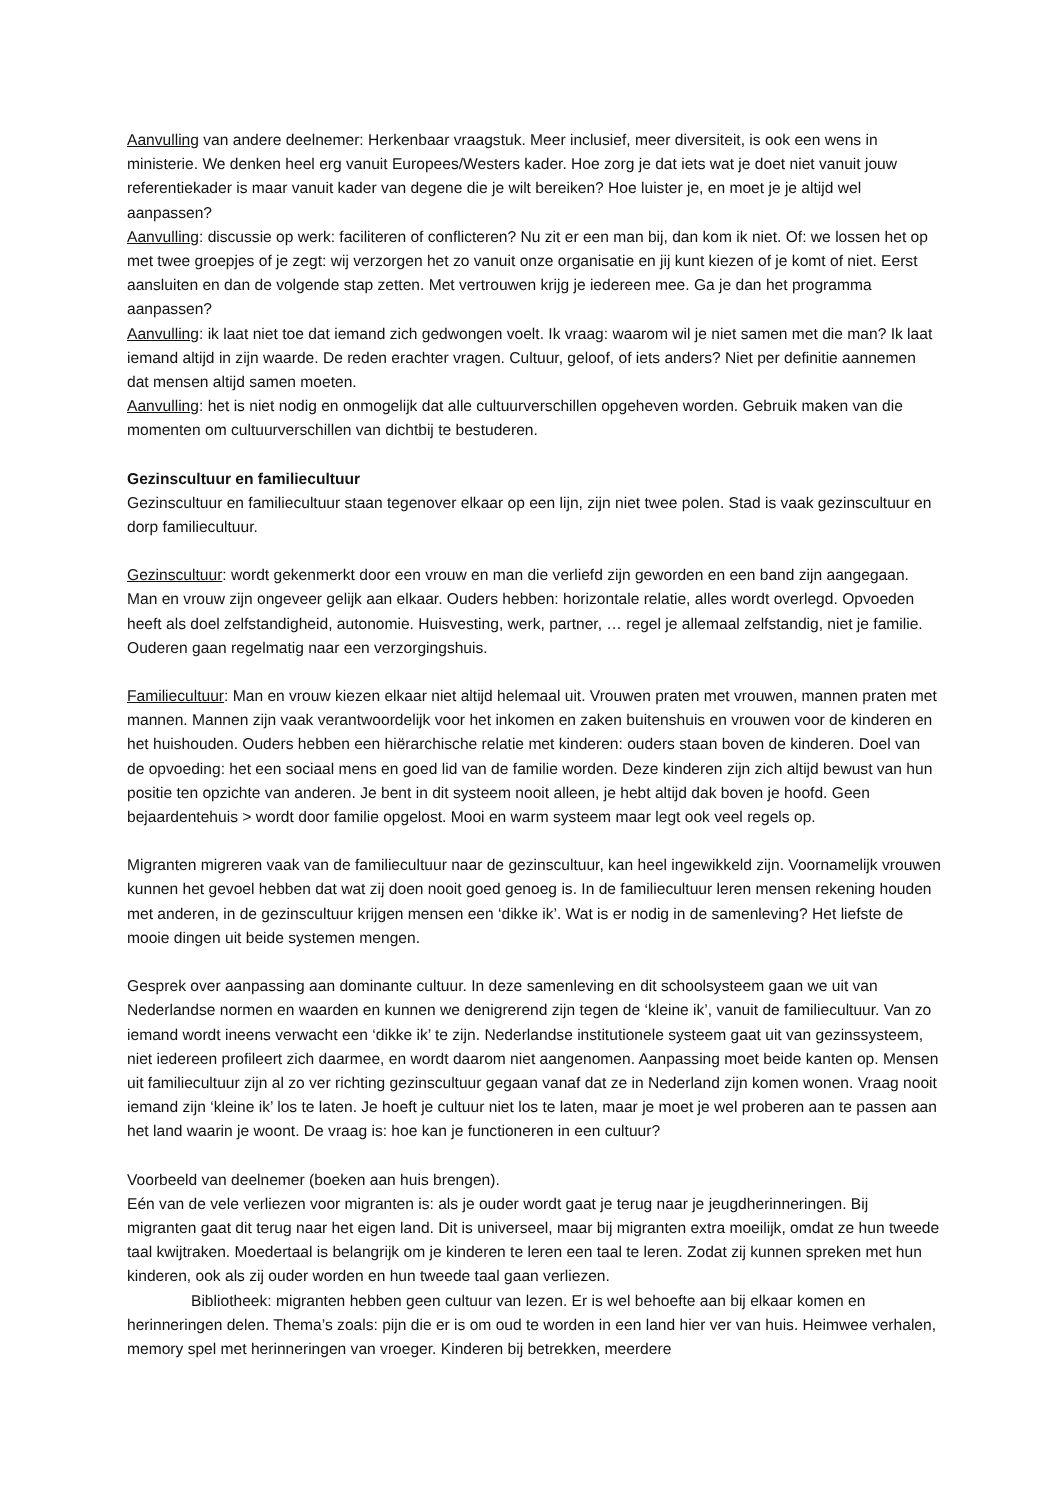Aanvulling van andere deelnemer: Herkenbaar vraagstuk. Meer inclusief, meer diversiteit, is ook een wens in ministerie. We denken heel erg vanuit Europees/Westers kader. Hoe zorg je dat iets wat je doet niet vanuit jouw referentiekader is maar vanuit kader van degene die je wilt bereiken? Hoe luister je, en moet je je altijd wel aanpassen?
Aanvulling: discussie op werk: faciliteren of conflicteren? Nu zit er een man bij, dan kom ik niet. Of: we lossen het op met twee groepjes of je zegt: wij verzorgen het zo vanuit onze organisatie en jij kunt kiezen of je komt of niet. Eerst aansluiten en dan de volgende stap zetten. Met vertrouwen krijg je iedereen mee. Ga je dan het programma aanpassen?
Aanvulling: ik laat niet toe dat iemand zich gedwongen voelt. Ik vraag: waarom wil je niet samen met die man? Ik laat iemand altijd in zijn waarde. De reden erachter vragen. Cultuur, geloof, of iets anders? Niet per definitie aannemen dat mensen altijd samen moeten.
Aanvulling: het is niet nodig en onmogelijk dat alle cultuurverschillen opgeheven worden. Gebruik maken van die momenten om cultuurverschillen van dichtbij te bestuderen.
Gezinscultuur en familiecultuur
Gezinscultuur en familiecultuur staan tegenover elkaar op een lijn, zijn niet twee polen. Stad is vaak gezinscultuur en dorp familiecultuur.
Gezinscultuur: wordt gekenmerkt door een vrouw en man die verliefd zijn geworden en een band zijn aangegaan. Man en vrouw zijn ongeveer gelijk aan elkaar. Ouders hebben: horizontale relatie, alles wordt overlegd. Opvoeden heeft als doel zelfstandigheid, autonomie. Huisvesting, werk, partner, … regel je allemaal zelfstandig, niet je familie. Ouderen gaan regelmatig naar een verzorgingshuis.
Familiecultuur: Man en vrouw kiezen elkaar niet altijd helemaal uit. Vrouwen praten met vrouwen, mannen praten met mannen. Mannen zijn vaak verantwoordelijk voor het inkomen en zaken buitenshuis en vrouwen voor de kinderen en het huishouden. Ouders hebben een hiërarchische relatie met kinderen: ouders staan boven de kinderen. Doel van de opvoeding: het een sociaal mens en goed lid van de familie worden. Deze kinderen zijn zich altijd bewust van hun positie ten opzichte van anderen. Je bent in dit systeem nooit alleen, je hebt altijd dak boven je hoofd. Geen bejaardentehuis > wordt door familie opgelost. Mooi en warm systeem maar legt ook veel regels op.
Migranten migreren vaak van de familiecultuur naar de gezinscultuur, kan heel ingewikkeld zijn. Voornamelijk vrouwen kunnen het gevoel hebben dat wat zij doen nooit goed genoeg is. In de familiecultuur leren mensen rekening houden met anderen, in de gezinscultuur krijgen mensen een ‘dikke ik’. Wat is er nodig in de samenleving? Het liefste de mooie dingen uit beide systemen mengen.
Gesprek over aanpassing aan dominante cultuur. In deze samenleving en dit schoolsysteem gaan we uit van Nederlandse normen en waarden en kunnen we denigrerend zijn tegen de ‘kleine ik’, vanuit de familiecultuur. Van zo iemand wordt ineens verwacht een ‘dikke ik’ te zijn. Nederlandse institutionele systeem gaat uit van gezinssysteem, niet iedereen profileert zich daarmee, en wordt daarom niet aangenomen. Aanpassing moet beide kanten op. Mensen uit familiecultuur zijn al zo ver richting gezinscultuur gegaan vanaf dat ze in Nederland zijn komen wonen. Vraag nooit iemand zijn ‘kleine ik’ los te laten. Je hoeft je cultuur niet los te laten, maar je moet je wel proberen aan te passen aan het land waarin je woont. De vraag is: hoe kan je functioneren in een cultuur?
Voorbeeld van deelnemer (boeken aan huis brengen).
Eén van de vele verliezen voor migranten is: als je ouder wordt gaat je terug naar je jeugdherinneringen. Bij migranten gaat dit terug naar het eigen land. Dit is universeel, maar bij migranten extra moeilijk, omdat ze hun tweede taal kwijtraken. Moedertaal is belangrijk om je kinderen te leren een taal te leren. Zodat zij kunnen spreken met hun kinderen, ook als zij ouder worden en hun tweede taal gaan verliezen.
Bibliotheek: migranten hebben geen cultuur van lezen. Er is wel behoefte aan bij elkaar komen en herinneringen delen. Thema’s zoals: pijn die er is om oud te worden in een land hier ver van huis. Heimwee verhalen, memory spel met herinneringen van vroeger. Kinderen bij betrekken, meerdere